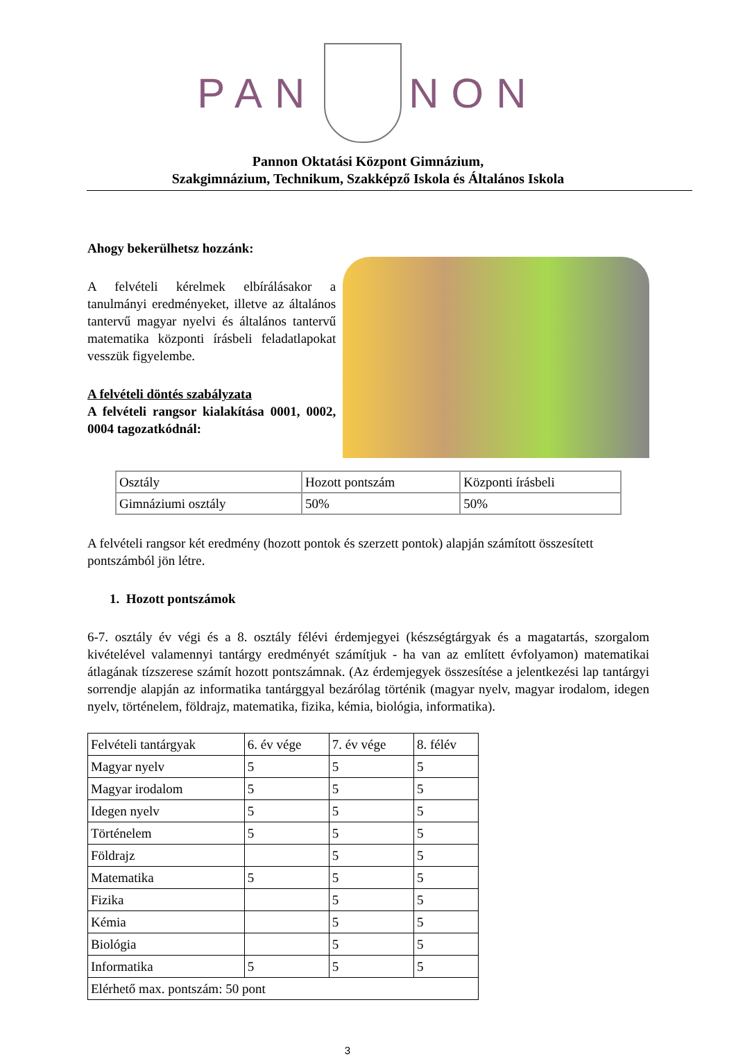PAN
NON
Pannon Oktatási Központ Gimnázium,
Szakgimnázium, Technikum, Szakképző Iskola és Általános Iskola
Ahogy bekerülhetsz hozzánk:
A felvételi kérelmek elbírálásakor a tanulmányi eredményeket, illetve az általános tantervű magyar nyelvi és általános tantervű matematika központi írásbeli feladatlapokat vesszük figyelembe.
A felvételi döntés szabályzata
A felvételi rangsor kialakítása 0001, 0002, 0004 tagozatkódnál:
| Osztály | Hozott pontszám | Központi írásbeli |
| Gimnáziumi osztály | 50% | 50% |
A felvételi rangsor két eredmény (hozott pontok és szerzett pontok) alapján számított összesített pontszámból jön létre.
1. Hozott pontszámok
6-7. osztály év végi és a 8. osztály félévi érdemjegyei (készségtárgyak és a magatartás, szorgalom kivételével valamennyi tantárgy eredményét számítjuk - ha van az említett évfolyamon) matematikai átlagának tízszerese számít hozott pontszámnak. (Az érdemjegyek összesítése a jelentkezési lap tantárgyi sorrendje alapján az informatika tantárggyal bezárólag történik (magyar nyelv, magyar irodalom, idegen nyelv, történelem, földrajz, matematika, fizika, kémia, biológia, informatika).
| Felvételi tantárgyak | 6. év vége | 7. év vége | 8. félév |
| Magyar nyelv | 5 | 5 | 5 |
| Magyar irodalom | 5 | 5 | 5 |
| Idegen nyelv | 5 | 5 | 5 |
| Történelem | 5 | 5 | 5 |
| Földrajz | | 5 | 5 |
| Matematika | 5 | 5 | 5 |
| Fizika | | 5 | 5 |
| Kémia | | 5 | 5 |
| Biológia | | 5 | 5 |
| Informatika | 5 | 5 | 5 |
| Elérhető max. pontszám: 50 pont | | | |
3